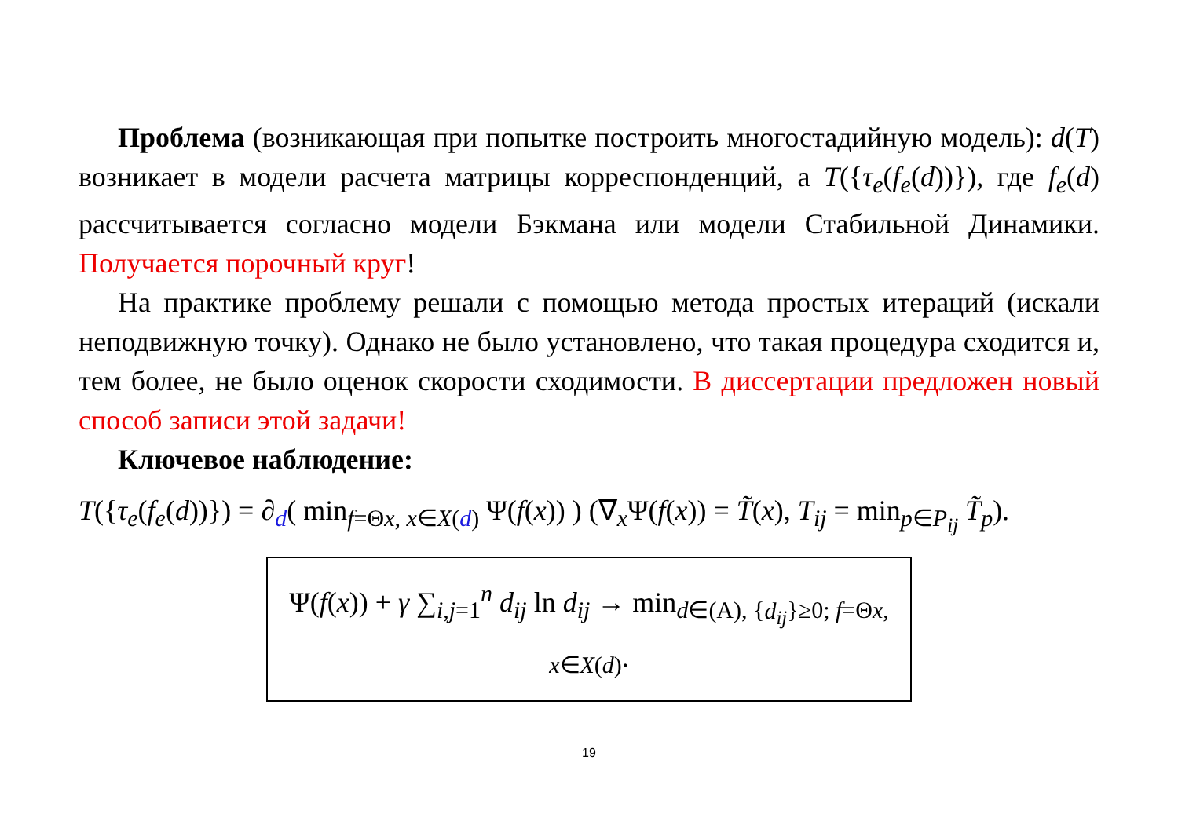Проблема (возникающая при попытке построить многостадийную модель): d(T) возникает в модели расчета матрицы корреспонденций, а T({τ<sub>e</sub>(f<sub>e</sub>(d))}), где f<sub>e</sub>(d) рассчитывается согласно модели Бэкмана или модели Стабильной Динамики. Получается порочный круг!
На практике проблему решали с помощью метода простых итераций (искали неподвижную точку). Однако не было установлено, что такая процедура сходится и, тем более, не было оценок скорости сходимости. В диссертации предложен новый способ записи этой задачи!
Ключевое наблюдение:
T({τ<sub>e</sub>(f<sub>e</sub>(d))}) = ∂<sub>d</sub>( min<sub>f=Θx, x∈X(d)</sub> Ψ(f(x)) ) (∇<sub>x</sub>Ψ(f(x)) = T̃(x), T<sub>ij</sub> = min<sub>p∈P<sub>ij</sub></sub> T̃<sub>p</sub>).
Ψ(f(x)) + γ ∑<sub>i,j=1</sub><sup>n</sup> d<sub>ij</sub> ln d<sub>ij</sub> → min<sub>d∈(A), {d<sub>ij</sub>}≥0; f=Θx, x∈X(d)</sub>.
19